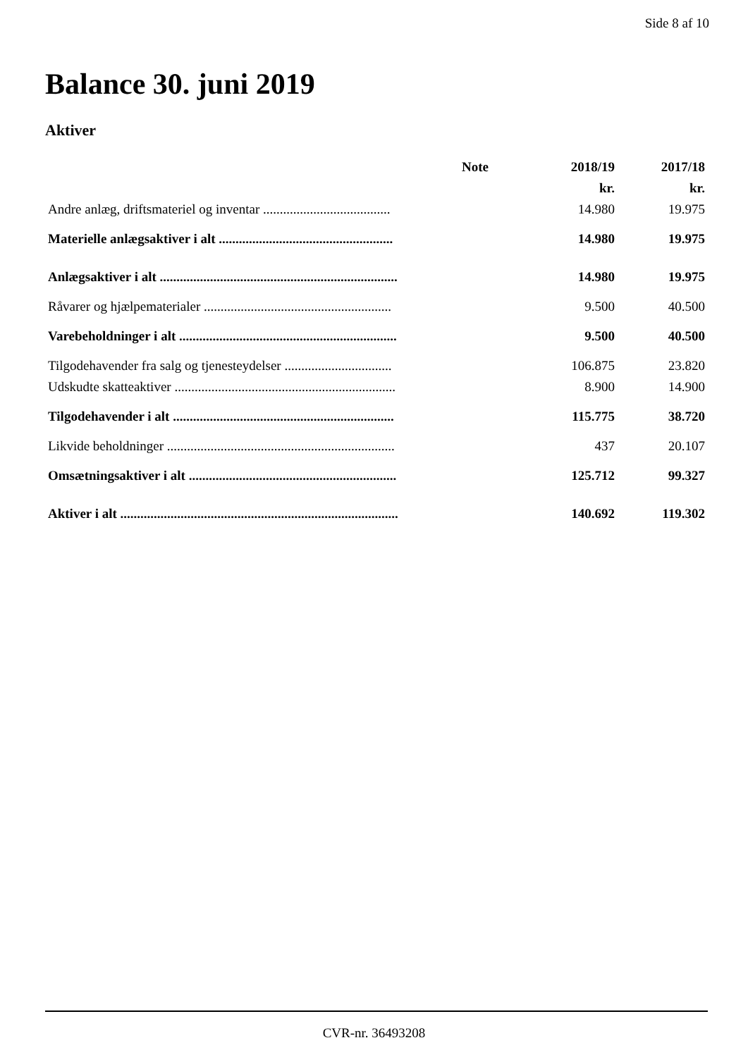Side 8 af 10
Balance 30. juni 2019
Aktiver
| | Note | 2018/19 | 2017/18 |
| --- | --- | --- | --- |
| | | kr. | kr. |
| Andre anlæg, driftsmateriel og inventar ...................................... | | 14.980 | 19.975 |
| Materielle anlægsaktiver i alt .................................................... | | 14.980 | 19.975 |
| Anlægsaktiver i alt ....................................................................... | | 14.980 | 19.975 |
| Råvarer og hjælpematerialer ........................................................ | | 9.500 | 40.500 |
| Varebeholdninger i alt ................................................................. | | 9.500 | 40.500 |
| Tilgodehavender fra salg og tjenesteydelser ................................ | | 106.875 | 23.820 |
| Udskudte skatteaktiver .................................................................. | | 8.900 | 14.900 |
| Tilgodehavender i alt .................................................................. | | 115.775 | 38.720 |
| Likvide beholdninger .................................................................... | | 437 | 20.107 |
| Omsætningsaktiver i alt .............................................................. | | 125.712 | 99.327 |
| Aktiver i alt ................................................................................... | | 140.692 | 119.302 |
CVR-nr. 36493208